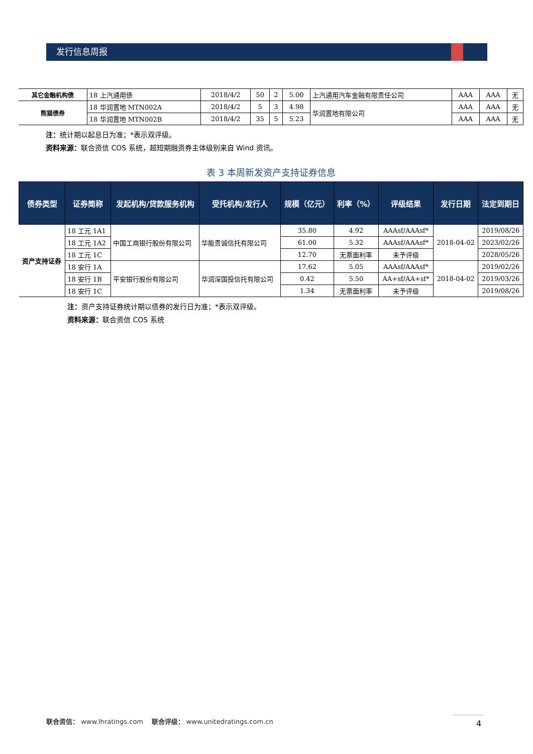发行信息周报
| 其它金融机构债 | 18 上汽通用债 | 2018/4/2 | 50 | 2 | 5.00 | 上汽通用汽车金融有限责任公司 | AAA | AAA | 无 |
| 熊猫债券 | 18 华润置地 MTN002A | 2018/4/2 | 5 | 3 | 4.98 | 华润置地有限公司 | AAA | AAA | 无 |
| | 18 华润置地 MTN002B | 2018/4/2 | 35 | 5 | 5.23 | | AAA | AAA | 无 |
注：统计期以起息日为准；*表示双评级。
资料来源：联合资信 COS 系统，超短期融资券主体级别来自 Wind 资讯。
表 3 本周新发资产支持证券信息
| 债券类型 | 证券简称 | 发起机构/贷款服务机构 | 受托机构/发行人 | 规模（亿元） | 利率（%） | 评级结果 | 发行日期 | 法定到期日 |
| --- | --- | --- | --- | --- | --- | --- | --- | --- |
| 资产支持证券 | 18 工元 1A1 | 中国工商银行股份有限公司 | 华能贵诚信托有限公司 | 35.80 | 4.92 | AAAsf/AAAsf* | 2018-04-02 | 2019/08/26 |
| | 18 工元 1A2 | | | 61.00 | 5.32 | AAAsf/AAAsf* | | 2023/02/26 |
| | 18 工元 1C | | | 12.70 | 无票面利率 | 未予评级 | | 2028/05/26 |
| | 18 安行 1A | 平安银行股份有限公司 | 华润深国投信托有限公司 | 17.62 | 5.05 | AAAsf/AAAsf* | 2018-04-02 | 2019/02/26 |
| | 18 安行 1B | | | 0.42 | 5.50 | AA+sf/AA+sf* | | 2019/03/26 |
| | 18 安行 1C | | | 1.34 | 无票面利率 | 未予评级 | | 2019/08/26 |
注：资产支持证券统计期以债券的发行日为准；*表示双评级。
资料来源：联合资信 COS 系统
联合资信： www.lhratings.com 联合评级： www.unitedratings.com.cn
4